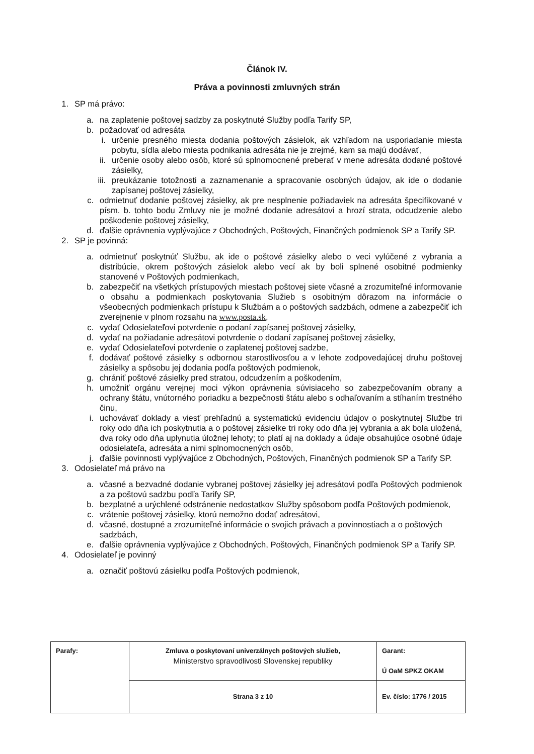Článok IV.
Práva a povinnosti zmluvných strán
1. SP má právo:
a. na zaplatenie poštovej sadzby za poskytnuté Služby podľa Tarify SP,
b. požadovať od adresáta
i. určenie presného miesta dodania poštových zásielok, ak vzhľadom na usporiadanie miesta pobytu, sídla alebo miesta podnikania adresáta nie je zrejmé, kam sa majú dodávať,
ii. určenie osoby alebo osôb, ktoré sú splnomocnené preberať v mene adresáta dodané poštové zásielky,
iii. preukázanie totožnosti a zaznamenanie a spracovanie osobných údajov, ak ide o dodanie zapísanej poštovej zásielky,
c. odmietnuť dodanie poštovej zásielky, ak pre nesplnenie požiadaviek na adresáta špecifikované v písm. b. tohto bodu Zmluvy nie je možné dodanie adresátovi a hrozí strata, odcudzenie alebo poškodenie poštovej zásielky,
d. ďalšie oprávnenia vyplývajúce z Obchodných, Poštových, Finančných podmienok SP a Tarify SP.
2. SP je povinná:
a. odmietnuť poskytnúť Službu, ak ide o poštové zásielky alebo o veci vylúčené z vybrania a distribúcie, okrem poštových zásielok alebo vecí ak by boli splnené osobitné podmienky stanovené v Poštových podmienkach,
b. zabezpečiť na všetkých prístupových miestach poštovej siete včasné a zrozumiteľné informovanie o obsahu a podmienkach poskytovania Služieb s osobitným dôrazom na informácie o všeobecných podmienkach prístupu k Službám a o poštových sadzbách, odmene a zabezpečiť ich zverejnenie v plnom rozsahu na www.posta.sk,
c. vydať Odosielateľovi potvrdenie o podaní zapísanej poštovej zásielky,
d. vydať na požiadanie adresátovi potvrdenie o dodaní zapísanej poštovej zásielky,
e. vydať Odosielateľovi potvrdenie o zaplatenej poštovej sadzbe,
f. dodávať poštové zásielky s odbornou starostlivosťou a v lehote zodpovedajúcej druhu poštovej zásielky a spôsobu jej dodania podľa poštových podmienok,
g. chrániť poštové zásielky pred stratou, odcudzením a poškodením,
h. umožniť orgánu verejnej moci výkon oprávnenia súvisiaceho so zabezpečovaním obrany a ochrany štátu, vnútorného poriadku a bezpečnosti štátu alebo s odhaľovaním a stíhaním trestného činu,
i. uchovávať doklady a viesť prehľadnú a systematickú evidenciu údajov o poskytnutej Službe tri roky odo dňa ich poskytnutia a o poštovej zásielke tri roky odo dňa jej vybrania a ak bola uložená, dva roky odo dňa uplynutia úložnej lehoty; to platí aj na doklady a údaje obsahujúce osobné údaje odosielateľa, adresáta a nimi splnomocnených osôb,
j. ďalšie povinnosti vyplývajúce z Obchodných, Poštových, Finančných podmienok SP a Tarify SP.
3. Odosielateľ má právo na
a. včasné a bezvadné dodanie vybranej poštovej zásielky jej adresátovi podľa Poštových podmienok a za poštovú sadzbu podľa Tarify SP,
b. bezplatné a urýchlené odstránenie nedostatkov Služby spôsobom podľa Poštových podmienok,
c. vrátenie poštovej zásielky, ktorú nemožno dodať adresátovi,
d. včasné, dostupné a zrozumiteľné informácie o svojich právach a povinnostiach a o poštových sadzbách,
e. ďalšie oprávnenia vyplývajúce z Obchodných, Poštových, Finančných podmienok SP a Tarify SP.
4. Odosielateľ je povinný
a. označiť poštovú zásielku podľa Poštových podmienok,
| Parafy: | Zmluva o poskytovaní univerzálnych poštových služieb, Ministerstvo spravodlivosti Slovenskej republiky | Garant: Ú OaM SPKZ OKAM |
| | Strana 3 z 10 | Ev. číslo: 1776 / 2015 |